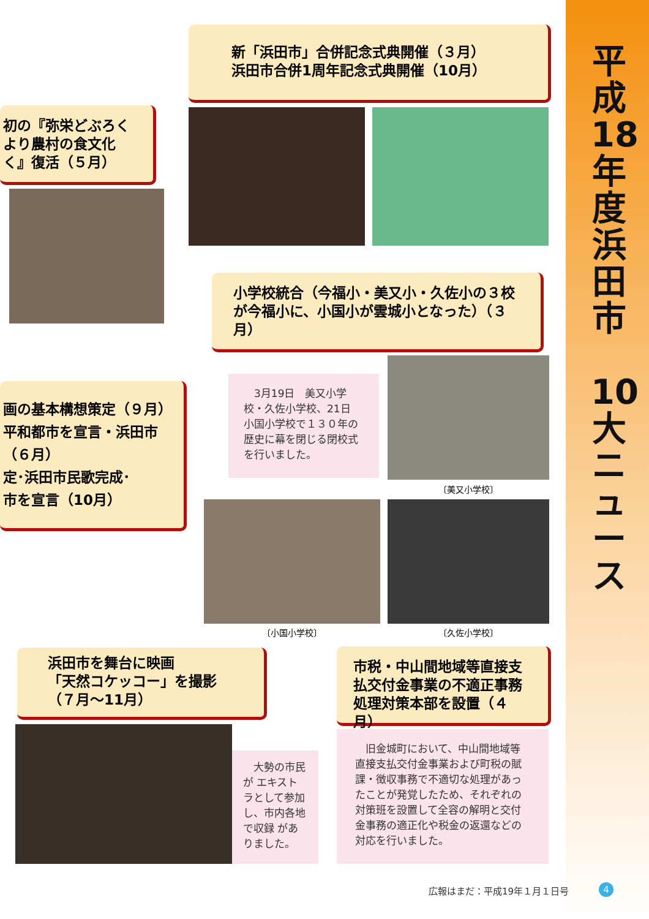平成18年度浜田市
10大ニュース
新「浜田市」合併記念式典開催（３月）
浜田市合併1周年記念式典開催（10月）
初の『弥栄どぶろく
より農村の食文化
く』復活（５月）
小学校統合（今福小・美又小・久佐小の３校が今福小に、小国小が雲城小となった）（３月）
　3月19日　美又小学校・久佐小学校、21日　小国小学校で１３０年の歴史に幕を閉じる閉校式を行いました。
〔美又小学校〕
画の基本構想策定（９月）
平和都市を宣言・浜田市
（６月）
定･浜田市民歌完成･
市を宣言（10月）
〔小国小学校〕 〔久佐小学校〕
浜田市を舞台に映画
「天然コケッコー」を撮影
（７月〜11月）
　大勢の市民が エキストラとして参加し、市内各地で収録 がありました。
市税・中山間地域等直接支払交付金事業の不適正事務処理対策本部を設置（４月）
　旧金城町において、中山間地域等直接支払交付金事業および町税の賦課・徴収事務で不適切な処理があったことが発覚したため、それぞれの対策班を設置して全容の解明と交付金事務の適正化や税金の返還などの対応を行いました。
広報はまだ：平成19年１月１日号 4